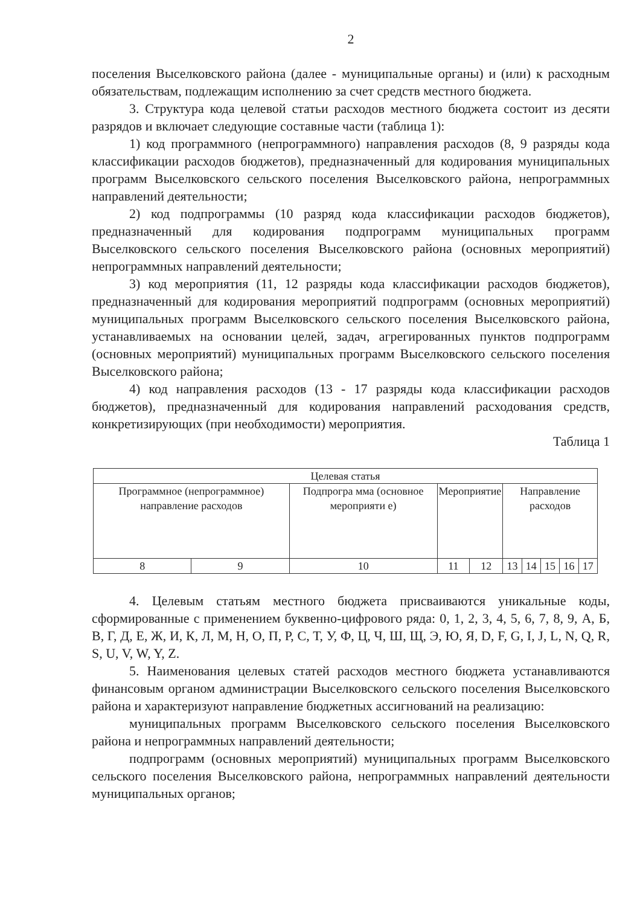2
поселения Выселковского района (далее - муниципальные органы) и (или) к расходным обязательствам, подлежащим исполнению за счет средств местного бюджета.
3. Структура кода целевой статьи расходов местного бюджета состоит из десяти разрядов и включает следующие составные части (таблица 1):
1) код программного (непрограммного) направления расходов (8, 9 разряды кода классификации расходов бюджетов), предназначенный для кодирования муниципальных программ Выселковского сельского поселения Выселковского района, непрограммных направлений деятельности;
2) код подпрограммы (10 разряд кода классификации расходов бюджетов), предназначенный для кодирования подпрограмм муниципальных программ Выселковского сельского поселения Выселковского района (основных мероприятий) непрограммных направлений деятельности;
3) код мероприятия (11, 12 разряды кода классификации расходов бюджетов), предназначенный для кодирования мероприятий подпрограмм (основных мероприятий) муниципальных программ Выселковского сельского поселения Выселковского района, устанавливаемых на основании целей, задач, агрегированных пунктов подпрограмм (основных мероприятий) муниципальных программ Выселковского сельского поселения Выселковского района;
4) код направления расходов (13 - 17 разряды кода классификации расходов бюджетов), предназначенный для кодирования направлений расходования средств, конкретизирующих (при необходимости) мероприятия.
Таблица 1
| Целевая статья | | | | | | | | | |
| Программное (непрограммное) направление расходов | | Подпрогра мма (основное мероприяти е) | Мероприятие | | Направление расходов | | | | |
| 8 | 9 | 10 | 11 | 12 | 13 | 14 | 15 | 16 | 17 |
4. Целевым статьям местного бюджета присваиваются уникальные коды, сформированные с применением буквенно-цифрового ряда: 0, 1, 2, 3, 4, 5, 6, 7, 8, 9, А, Б, В, Г, Д, Е, Ж, И, К, Л, М, Н, О, П, Р, С, Т, У, Ф, Ц, Ч, Ш, Щ, Э, Ю, Я, D, F, G, I, J, L, N, Q, R, S, U, V, W, Y, Z.
5. Наименования целевых статей расходов местного бюджета устанавливаются финансовым органом администрации Выселковского сельского поселения Выселковского района и характеризуют направление бюджетных ассигнований на реализацию:
муниципальных программ Выселковского сельского поселения Выселковского района и непрограммных направлений деятельности;
подпрограмм (основных мероприятий) муниципальных программ Выселковского сельского поселения Выселковского района, непрограммных направлений деятельности муниципальных органов;